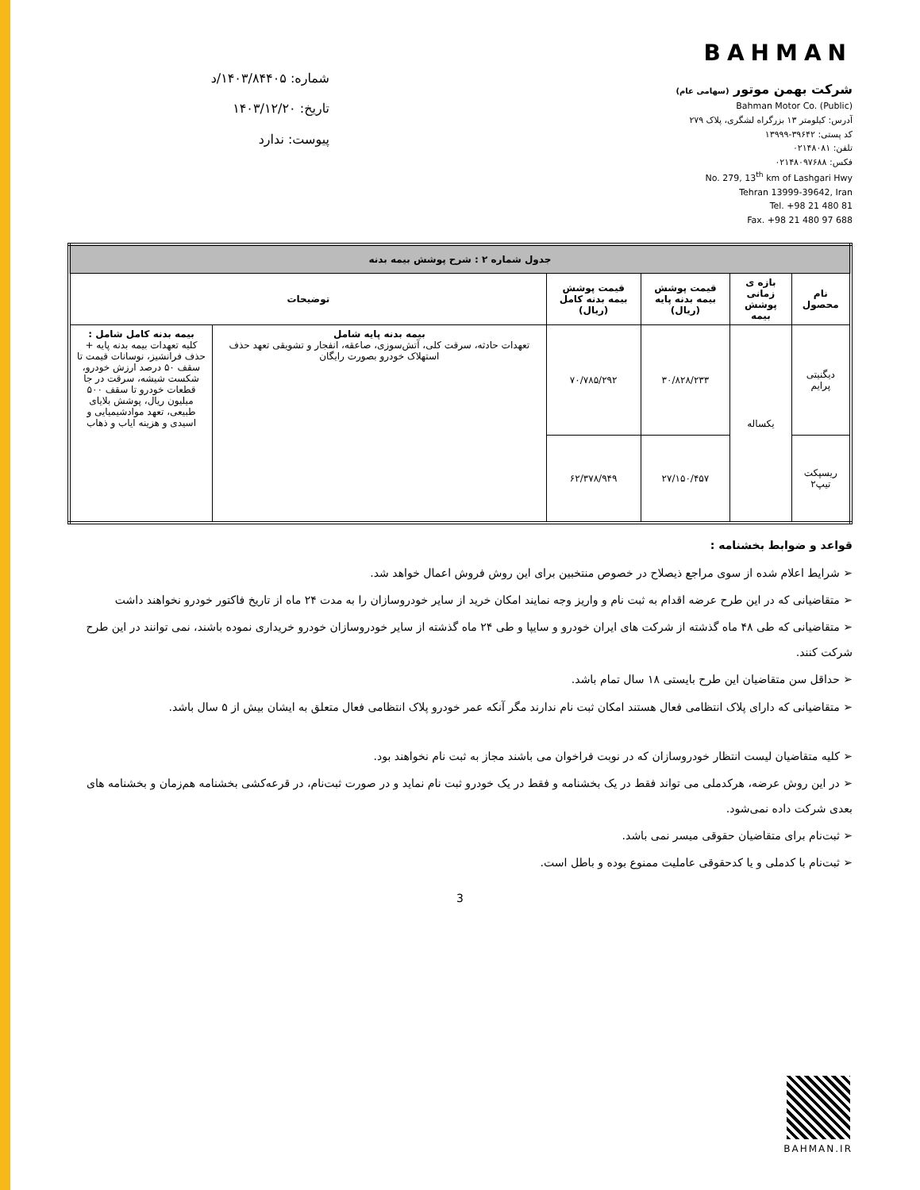BAHMAN
شرکت بهمن موتور (سهامی عام)
Bahman Motor Co. (Public)
آدرس: کیلومتر ۱۳ بزرگراه لشگری، پلاک ۲۷۹
کد پستی: ۳۹۶۴۲-۱۳۹۹۹
تلفن: ۰۲۱۴۸۰۸۱
فکس: ۰۲۱۴۸۰۹۷۶۸۸
No. 279, 13<sup>th</sup> km of Lashgari Hwy
Tehran 13999-39642, Iran
Tel. +98 21 480 81
Fax. +98 21 480 97 688
شماره: ۱۴۰۳/۸۴۴۰۵/د
تاریخ: ۱۴۰۳/۱۲/۲۰
پیوست: ندارد
| جدول شماره ۲ : شرح پوشش بیمه بدنه | | | | | |
| --- | --- | --- | --- | --- | --- |
| نام محصول | بازه ی زمانی پوشش بیمه | قیمت پوشش بیمه بدنه پایه (ریال) | قیمت پوشش بیمه بدنه کامل (ریال) | توضیحات | |
| دیگنیتی پرایم | یکساله | ۳۰/۸۲۸/۲۳۳ | ۷۰/۷۸۵/۲۹۲ | بیمه بدنه پایه شامل تعهدات حادثه، سرقت کلی، آتش‌سوزی، صاعقه، انفجار و تشویقی تعهد حذف استهلاک خودرو بصورت رایگان | بیمه بدنه کامل شامل : کلیه تعهدات بیمه بدنه پایه + حذف فرانشیز، نوسانات قیمت تا سقف ۵۰ درصد ارزش خودرو، شکست شیشه، سرقت در جا قطعات خودرو تا سقف ۵۰۰ میلیون ریال، پوشش بلایای طبیعی، تعهد موادشیمیایی و اسیدی و هزینه ایاب و ذهاب |
| ریسپکت تیپ۲ | | ۲۷/۱۵۰/۴۵۷ | ۶۲/۳۷۸/۹۴۹ | | |
قواعد و ضوابط بخشنامه :
➢ شرایط اعلام شده از سوی مراجع ذیصلاح در خصوص منتخبین برای این روش فروش اعمال خواهد شد.
➢ متقاضیانی که در این طرح عرضه اقدام به ثبت نام و واریز وجه نمایند امکان خرید از سایر خودروسازان را به مدت ۲۴ ماه از تاریخ فاکتور خودرو نخواهند داشت
➢ متقاضیانی که طی ۴۸ ماه گذشته از شرکت های ایران خودرو و سایپا و طی ۲۴ ماه گذشته از سایر خودروسازان خودرو خریداری نموده باشند، نمی توانند در این طرح شرکت کنند.
➢ حداقل سن متقاضیان این طرح بایستی ۱۸ سال تمام باشد.
➢ متقاضیانی که دارای پلاک انتظامی فعال هستند امکان ثبت نام ندارند مگر آنکه عمر خودرو پلاک انتظامی فعال متعلق به ایشان بیش از ۵ سال باشد.
➢ کلیه متقاضیان لیست انتظار خودروسازان که در نوبت فراخوان می باشند مجاز به ثبت نام نخواهند بود.
➢ در این روش عرضه، هرکدملی می تواند فقط در یک بخشنامه و فقط در یک خودرو ثبت نام نماید و در صورت ثبت‌نام، در قرعه‌کشی بخشنامه هم‌زمان و بخشنامه های بعدی شرکت داده نمی‌شود.
➢ ثبت‌نام برای متقاضیان حقوقی میسر نمی باشد.
➢ ثبت‌نام با کدملی و یا کدحقوقی عاملیت ممنوع بوده و باطل است.
3
BAHMAN.IR